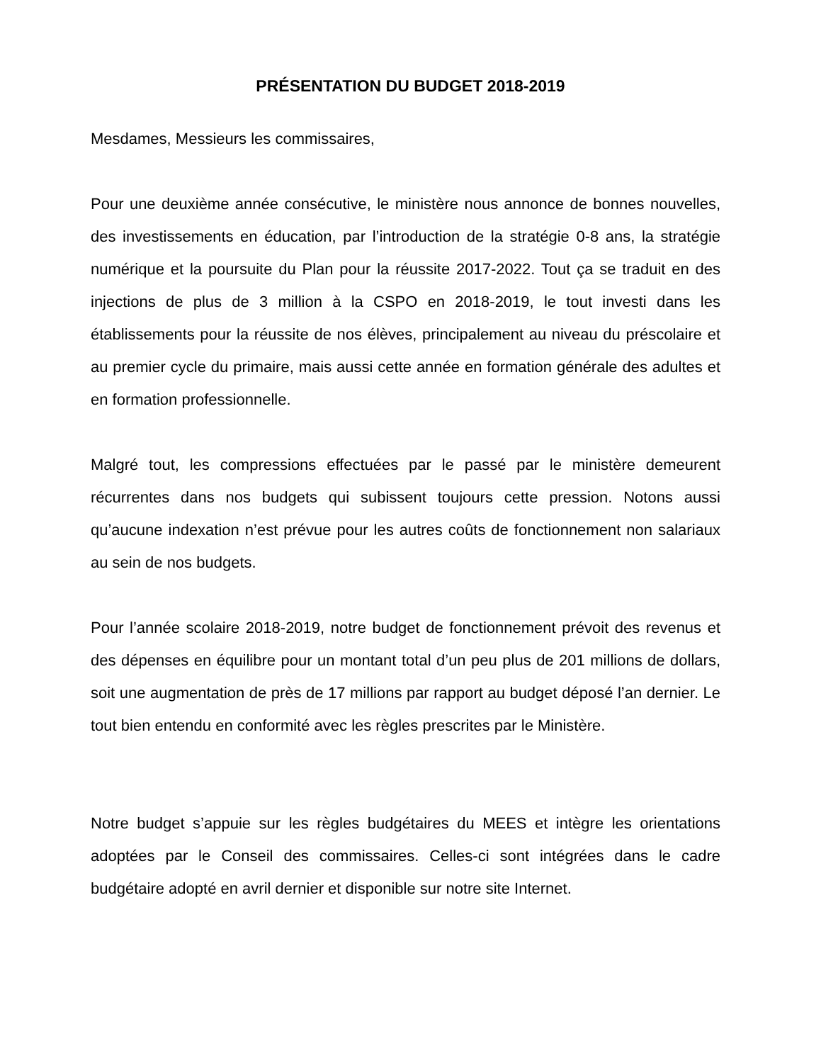PRÉSENTATION DU BUDGET 2018-2019
Mesdames, Messieurs les commissaires,
Pour une deuxième année consécutive, le ministère nous annonce de bonnes nouvelles, des investissements en éducation, par l’introduction de la stratégie 0-8 ans, la stratégie numérique et la poursuite du Plan pour la réussite 2017-2022. Tout ça se traduit en des injections de plus de 3 million à la CSPO en 2018-2019, le tout investi dans les établissements pour la réussite de nos élèves, principalement au niveau du préscolaire et au premier cycle du primaire, mais aussi cette année en formation générale des adultes et en formation professionnelle.
Malgré tout, les compressions effectuées par le passé par le ministère demeurent récurrentes dans nos budgets qui subissent toujours cette pression. Notons aussi qu’aucune indexation n’est prévue pour les autres coûts de fonctionnement non salariaux au sein de nos budgets.
Pour l’année scolaire 2018-2019, notre budget de fonctionnement prévoit des revenus et des dépenses en équilibre pour un montant total d’un peu plus de 201 millions de dollars, soit une augmentation de près de 17 millions par rapport au budget déposé l’an dernier. Le tout bien entendu en conformité avec les règles prescrites par le Ministère.
Notre budget s’appuie sur les règles budgétaires du MEES et intègre les orientations adoptées par le Conseil des commissaires. Celles-ci sont intégrées dans le cadre budgétaire adopté en avril dernier et disponible sur notre site Internet.